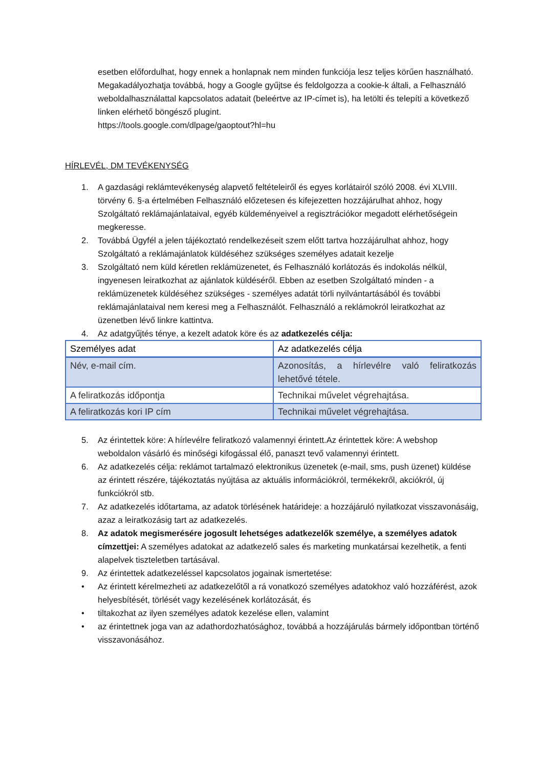esetben előfordulhat, hogy ennek a honlapnak nem minden funkciója lesz teljes körűen használható. Megakadályozhatja továbbá, hogy a Google gyűjtse és feldolgozza a cookie-k általi, a Felhasználó weboldalhasználattal kapcsolatos adatait (beleértve az IP-címet is), ha letölti és telepíti a következő linken elérhető böngésző plugint.
https://tools.google.com/dlpage/gaoptout?hl=hu
HÍRLEVÉL, DM TEVÉKENYSÉG
1. A gazdasági reklámtevékenység alapvető feltételeiről és egyes korlátairól szóló 2008. évi XLVIII. törvény 6. §-a értelmében Felhasználó előzetesen és kifejezetten hozzájárulhat ahhoz, hogy Szolgáltató reklámajánlataival, egyéb küldeményeivel a regisztrációkor megadott elérhetőségein megkeresse.
2. Továbbá Ügyfél a jelen tájékoztató rendelkezéseit szem előtt tartva hozzájárulhat ahhoz, hogy Szolgáltató a reklámajánlatok küldéséhez szükséges személyes adatait kezelje
3. Szolgáltató nem küld kéretlen reklámüzenetet, és Felhasználó korlátozás és indokolás nélkül, ingyenesen leiratkozhat az ajánlatok küldéséről. Ebben az esetben Szolgáltató minden - a reklámüzenetek küldéséhez szükséges - személyes adatát törli nyilvántartásából és további reklámajánlataival nem keresi meg a Felhasználót. Felhasználó a reklámokról leiratkozhat az üzenetben lévő linkre kattintva.
4. Az adatgyűjtés ténye, a kezelt adatok köre és az adatkezelés célja:
| Személyes adat | Az adatkezelés célja |
| --- | --- |
| Név, e-mail cím. | Azonosítás, a hírlevélre való feliratkozás lehetővé tétele. |
| A feliratkozás időpontja | Technikai művelet végrehajtása. |
| A feliratkozás kori IP cím | Technikai művelet végrehajtása. |
5. Az érintettek köre: A hírlevélre feliratkozó valamennyi érintett.Az érintettek köre: A webshop weboldalon vásárló és minőségi kifogással élő, panaszt tevő valamennyi érintett.
6. Az adatkezelés célja: reklámot tartalmazó elektronikus üzenetek (e-mail, sms, push üzenet) küldése az érintett részére, tájékoztatás nyújtása az aktuális információkról, termékekről, akciókról, új funkciókról stb.
7. Az adatkezelés időtartama, az adatok törlésének határideje: a hozzájáruló nyilatkozat visszavonásáig, azaz a leiratkozásig tart az adatkezelés.
8. Az adatok megismerésére jogosult lehetséges adatkezelők személye, a személyes adatok címzettjei: A személyes adatokat az adatkezelő sales és marketing munkatársai kezelhetik, a fenti alapelvek tiszteletben tartásával.
9. Az érintettek adatkezeléssel kapcsolatos jogainak ismertetése:
• Az érintett kérelmezheti az adatkezelőtől a rá vonatkozó személyes adatokhoz való hozzáférést, azok helyesbítését, törlését vagy kezelésének korlátozását, és
• tiltakozhat az ilyen személyes adatok kezelése ellen, valamint
• az érintettnek joga van az adathordozhatósághoz, továbbá a hozzájárulás bármely időpontban történő visszavonásához.